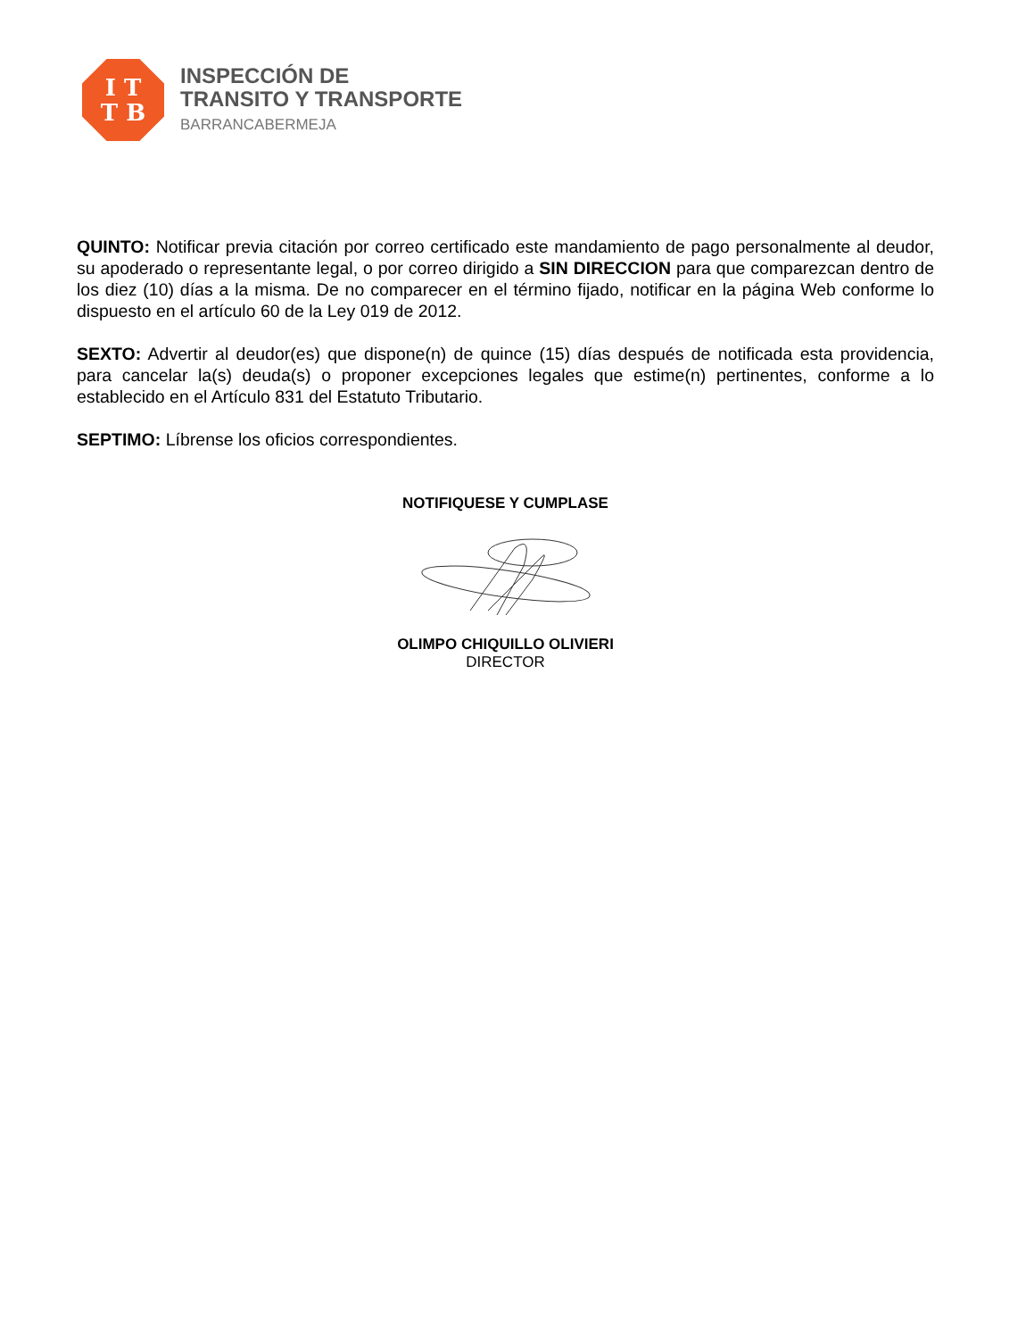I T
T B
INSPECCIÓN DE
TRANSITO Y TRANSPORTE
BARRANCABERMEJA
QUINTO: Notificar previa citación por correo certificado este mandamiento de pago personalmente al deudor, su apoderado o representante legal, o por correo dirigido a SIN DIRECCION para que comparezcan dentro de los diez (10) días a la misma. De no comparecer en el término fijado, notificar en la página Web conforme lo dispuesto en el artículo 60 de la Ley 019 de 2012.
SEXTO: Advertir al deudor(es) que dispone(n) de quince (15) días después de notificada esta providencia, para cancelar la(s) deuda(s) o proponer excepciones legales que estime(n) pertinentes, conforme a lo establecido en el Artículo 831 del Estatuto Tributario.
SEPTIMO: Líbrense los oficios correspondientes.
NOTIFIQUESE Y CUMPLASE
OLIMPO CHIQUILLO OLIVIERI
DIRECTOR